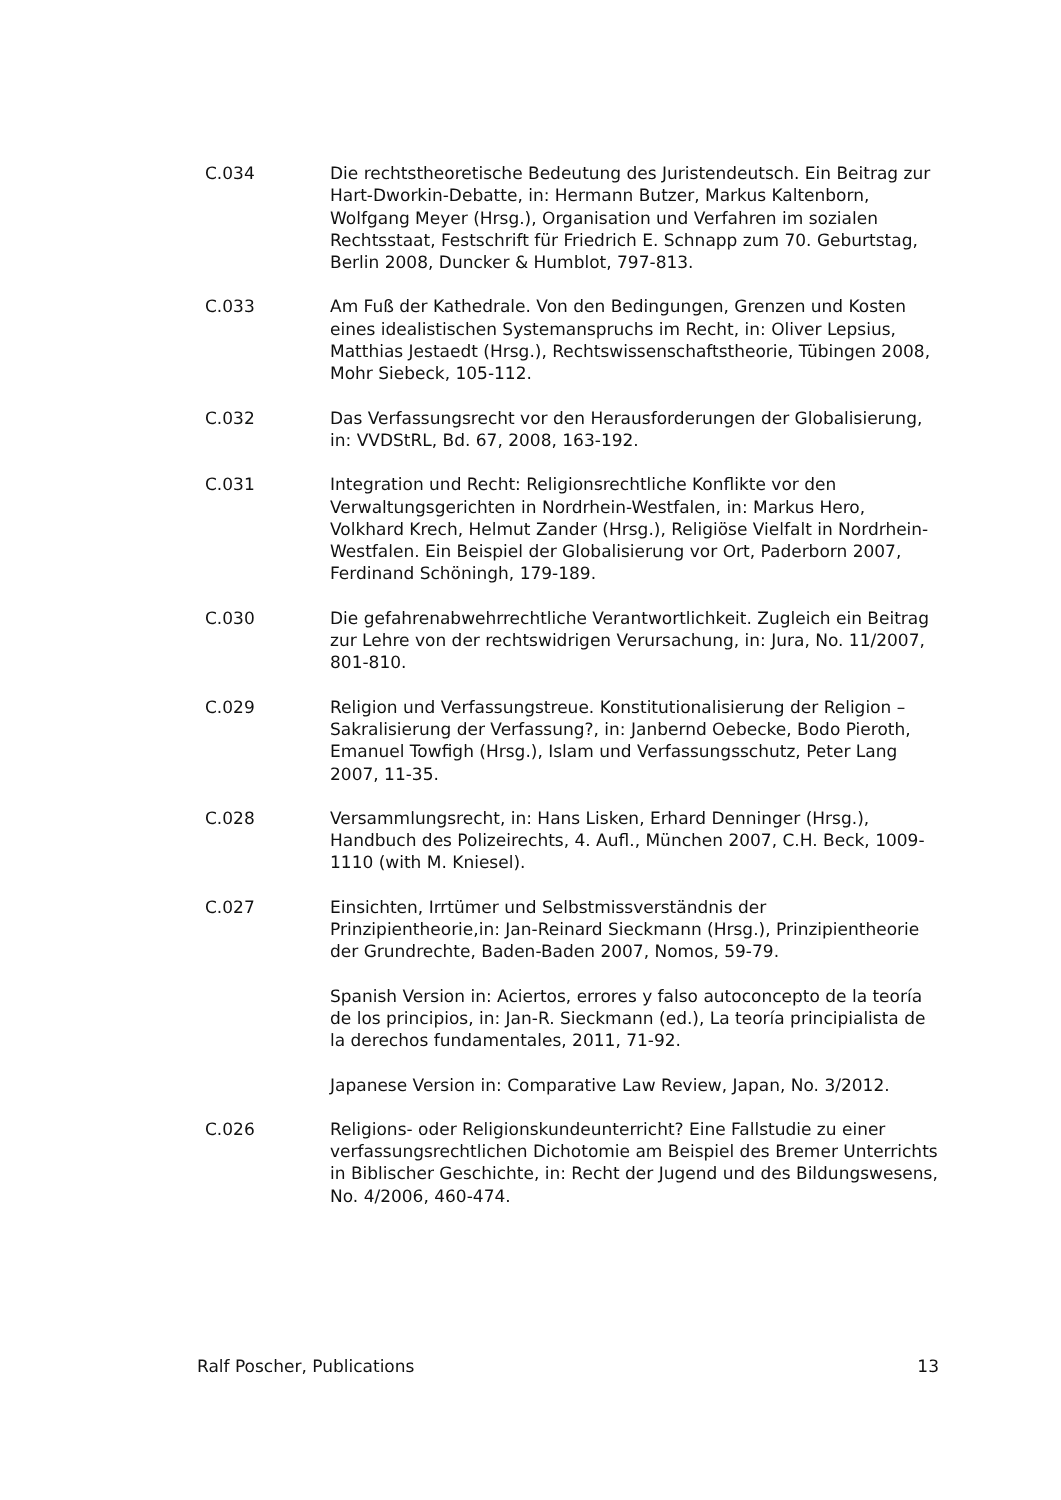C.034 Die rechtstheoretische Bedeutung des Juristendeutsch. Ein Beitrag zur Hart-Dworkin-Debatte, in: Hermann Butzer, Markus Kaltenborn, Wolfgang Meyer (Hrsg.), Organisation und Verfahren im sozialen Rechtsstaat, Festschrift für Friedrich E. Schnapp zum 70. Geburtstag, Berlin 2008, Duncker & Humblot, 797-813.
C.033 Am Fuß der Kathedrale. Von den Bedingungen, Grenzen und Kosten eines idealistischen Systemanspruchs im Recht, in: Oliver Lepsius, Matthias Jestaedt (Hrsg.), Rechtswissenschaftstheorie, Tübingen 2008, Mohr Siebeck, 105-112.
C.032 Das Verfassungsrecht vor den Herausforderungen der Globalisierung, in: VVDStRL, Bd. 67, 2008, 163-192.
C.031 Integration und Recht: Religionsrechtliche Konflikte vor den Verwaltungsgerichten in Nordrhein-Westfalen, in: Markus Hero, Volkhard Krech, Helmut Zander (Hrsg.), Religiöse Vielfalt in Nordrhein-Westfalen. Ein Beispiel der Globalisierung vor Ort, Paderborn 2007, Ferdinand Schöningh, 179-189.
C.030 Die gefahrenabwehrrechtliche Verantwortlichkeit. Zugleich ein Beitrag zur Lehre von der rechtswidrigen Verursachung, in: Jura, No. 11/2007, 801-810.
C.029 Religion und Verfassungstreue. Konstitutionalisierung der Religion – Sakralisierung der Verfassung?, in: Janbernd Oebecke, Bodo Pieroth, Emanuel Towfigh (Hrsg.), Islam und Verfassungsschutz, Peter Lang 2007, 11-35.
C.028 Versammlungsrecht, in: Hans Lisken, Erhard Denninger (Hrsg.), Handbuch des Polizeirechts, 4. Aufl., München 2007, C.H. Beck, 1009-1110 (with M. Kniesel).
C.027 Einsichten, Irrtümer und Selbstmissverständnis der Prinzipientheorie,in: Jan-Reinard Sieckmann (Hrsg.), Prinzipientheorie der Grundrechte, Baden-Baden 2007, Nomos, 59-79.
Spanish Version in: Aciertos, errores y falso autoconcepto de la teoría de los principios, in: Jan-R. Sieckmann (ed.), La teoría principialista de la derechos fundamentales, 2011, 71-92.
Japanese Version in: Comparative Law Review, Japan, No. 3/2012.
C.026 Religions- oder Religionskundeunterricht? Eine Fallstudie zu einer verfassungsrechtlichen Dichotomie am Beispiel des Bremer Unterrichts in Biblischer Geschichte, in: Recht der Jugend und des Bildungswesens, No. 4/2006, 460-474.
Ralf Poscher, Publications 13